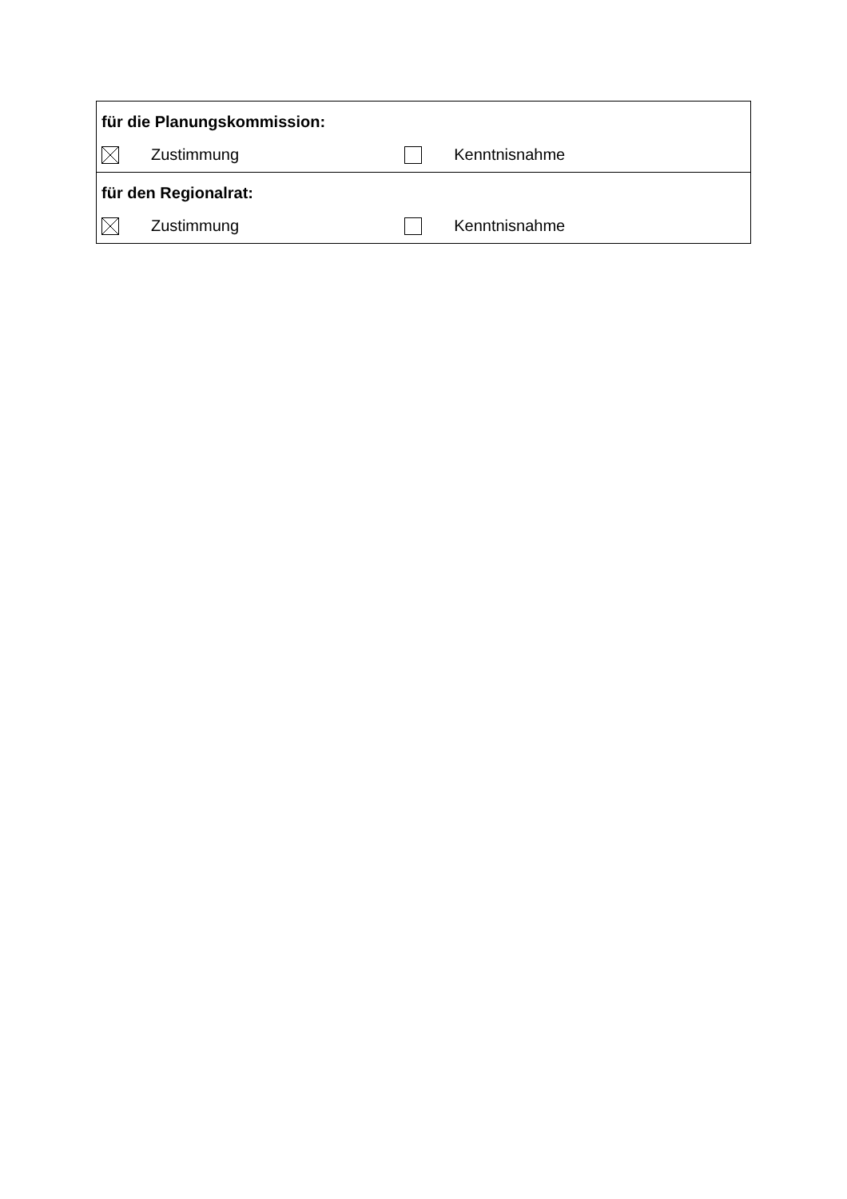| für die Planungskommission: | |
| Zustimmung | Kenntnisnahme |
| für den Regionalrat: | |
| Zustimmung | Kenntnisnahme |